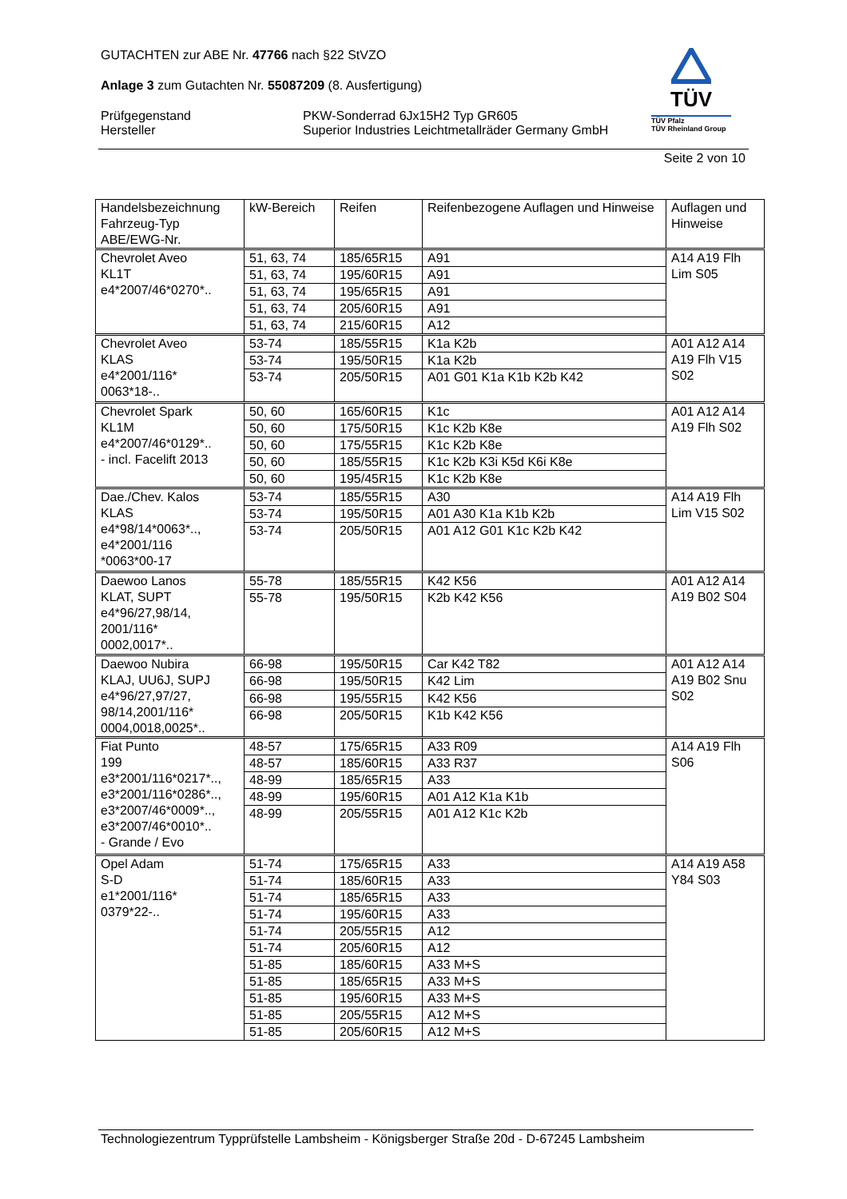GUTACHTEN zur ABE Nr. 47766 nach §22 StVZO
Anlage 3 zum Gutachten Nr. 55087209 (8. Ausfertigung)
Prüfgegenstand
Hersteller PKW-Sonderrad 6Jx15H2 Typ GR605
Superior Industries Leichtmetallräder Germany GmbH
TÜV
TÜV Pfalz
TÜV Rheinland Group
Seite 2 von 10
| Handelsbezeichnung Fahrzeug-Typ ABE/EWG-Nr. | kW-Bereich | Reifen | Reifenbezogene Auflagen und Hinweise | Auflagen und Hinweise |
| --- | --- | --- | --- | --- |
| Chevrolet Aveo KL1T e4*2007/46*0270*.. | 51, 63, 74 | 185/65R15 | A91 | A14 A19 Flh Lim S05 |
| | 51, 63, 74 | 195/60R15 | A91 | |
| | 51, 63, 74 | 195/65R15 | A91 | |
| | 51, 63, 74 | 205/60R15 | A91 | |
| | 51, 63, 74 | 215/60R15 | A12 | |
| Chevrolet Aveo KLAS e4*2001/116* 0063*18-.. | 53-74 | 185/55R15 | K1a K2b | A01 A12 A14 A19 Flh V15 S02 |
| | 53-74 | 195/50R15 | K1a K2b | |
| | 53-74 | 205/50R15 | A01 G01 K1a K1b K2b K42 | |
| Chevrolet Spark KL1M e4*2007/46*0129*.. - incl. Facelift 2013 | 50, 60 | 165/60R15 | K1c | A01 A12 A14 A19 Flh S02 |
| | 50, 60 | 175/50R15 | K1c K2b K8e | |
| | 50, 60 | 175/55R15 | K1c K2b K8e | |
| | 50, 60 | 185/55R15 | K1c K2b K3i K5d K6i K8e | |
| | 50, 60 | 195/45R15 | K1c K2b K8e | |
| Dae./Chev. Kalos KLAS e4*98/14*0063*.., e4*2001/116 *0063*00-17 | 53-74 | 185/55R15 | A30 | A14 A19 Flh Lim V15 S02 |
| | 53-74 | 195/50R15 | A01 A30 K1a K1b K2b | |
| | 53-74 | 205/50R15 | A01 A12 G01 K1c K2b K42 | |
| Daewoo Lanos KLAT, SUPT e4*96/27,98/14, 2001/116* 0002,0017*.. | 55-78 | 185/55R15 | K42 K56 | A01 A12 A14 A19 B02 S04 |
| | 55-78 | 195/50R15 | K2b K42 K56 | |
| Daewoo Nubira KLAJ, UU6J, SUPJ e4*96/27,97/27, 98/14,2001/116* 0004,0018,0025*.. | 66-98 | 195/50R15 | Car K42 T82 | A01 A12 A14 A19 B02 Snu S02 |
| | 66-98 | 195/50R15 | K42 Lim | |
| | 66-98 | 195/55R15 | K42 K56 | |
| | 66-98 | 205/50R15 | K1b K42 K56 | |
| Fiat Punto 199 e3*2001/116*0217*.., e3*2001/116*0286*.., e3*2007/46*0009*.., e3*2007/46*0010*.. - Grande / Evo | 48-57 | 175/65R15 | A33 R09 | A14 A19 Flh S06 |
| | 48-57 | 185/60R15 | A33 R37 | |
| | 48-99 | 185/65R15 | A33 | |
| | 48-99 | 195/60R15 | A01 A12 K1a K1b | |
| | 48-99 | 205/55R15 | A01 A12 K1c K2b | |
| Opel Adam S-D e1*2001/116* 0379*22-.. | 51-74 | 175/65R15 | A33 | A14 A19 A58 Y84 S03 |
| | 51-74 | 185/60R15 | A33 | |
| | 51-74 | 185/65R15 | A33 | |
| | 51-74 | 195/60R15 | A33 | |
| | 51-74 | 205/55R15 | A12 | |
| | 51-74 | 205/60R15 | A12 | |
| | 51-85 | 185/60R15 | A33 M+S | |
| | 51-85 | 185/65R15 | A33 M+S | |
| | 51-85 | 195/60R15 | A33 M+S | |
| | 51-85 | 205/55R15 | A12 M+S | |
| | 51-85 | 205/60R15 | A12 M+S | |
Technologiezentrum Typprüfstelle Lambsheim - Königsberger Straße 20d - D-67245 Lambsheim